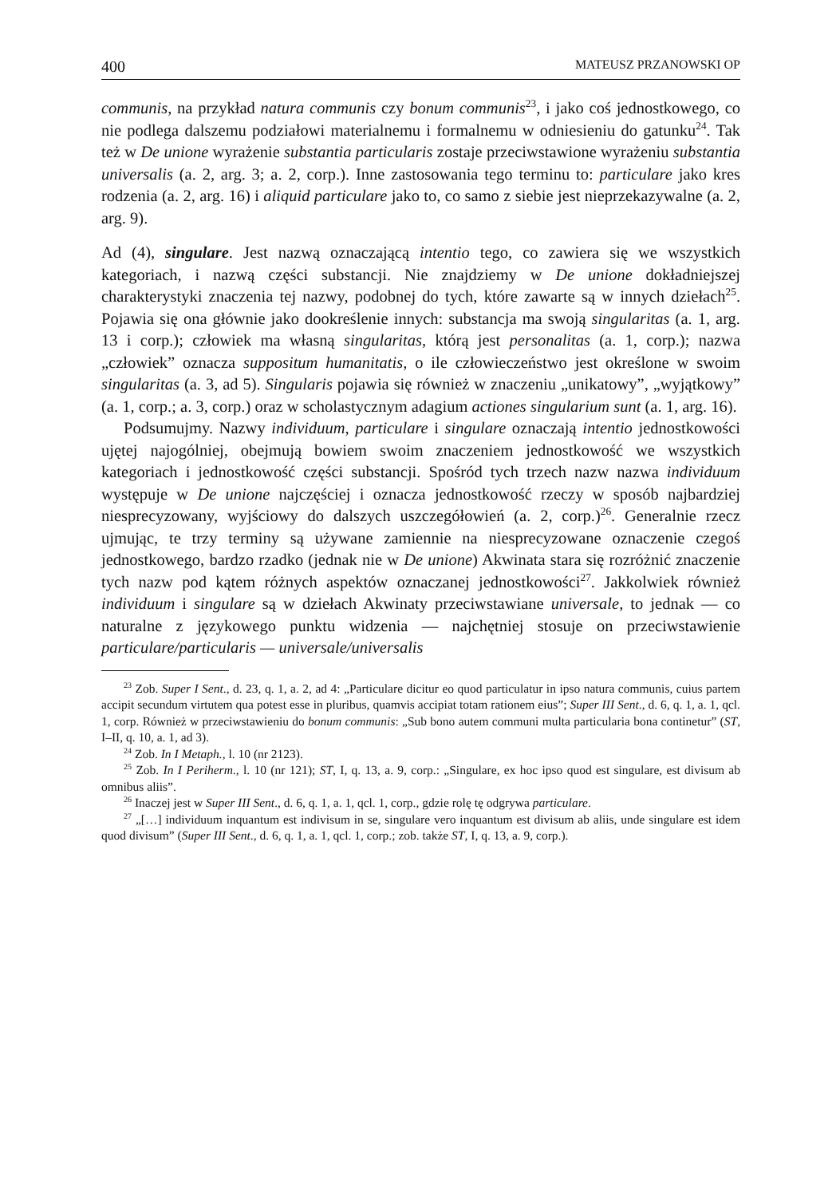400 MATEUSZ PRZANOWSKI OP
communis, na przykład natura communis czy bonum communis<sup>23</sup>, i jako coś jednostkowego, co nie podlega dalszemu podziałowi materialnemu i formalnemu w odniesieniu do gatunku<sup>24</sup>. Tak też w De unione wyrażenie substantia particularis zostaje przeciwstawione wyrażeniu substantia universalis (a. 2, arg. 3; a. 2, corp.). Inne zastosowania tego terminu to: particulare jako kres rodzenia (a. 2, arg. 16) i aliquid particulare jako to, co samo z siebie jest nieprzekazywalne (a. 2, arg. 9).
Ad (4), singulare. Jest nazwą oznaczającą intentio tego, co zawiera się we wszystkich kategoriach, i nazwą części substancji. Nie znajdziemy w De unione dokładniejszej charakterystyki znaczenia tej nazwy, podobnej do tych, które zawarte są w innych dziełach<sup>25</sup>. Pojawia się ona głównie jako dookreślenie innych: substancja ma swoją singularitas (a. 1, arg. 13 i corp.); człowiek ma własną singularitas, którą jest personalitas (a. 1, corp.); nazwa „człowiek” oznacza suppositum humanitatis, o ile człowieczeństwo jest określone w swoim singularitas (a. 3, ad 5). Singularis pojawia się również w znaczeniu „unikatowy”, „wyjątkowy” (a. 1, corp.; a. 3, corp.) oraz w scholastycznym adagium actiones singularium sunt (a. 1, arg. 16).
Podsumujmy. Nazwy individuum, particulare i singulare oznaczają intentio jednostkowości ujętej najogólniej, obejmują bowiem swoim znaczeniem jednostkowość we wszystkich kategoriach i jednostkowość części substancji. Spośród tych trzech nazw nazwa individuum występuje w De unione najczęściej i oznacza jednostkowość rzeczy w sposób najbardziej niesprecyzowany, wyjściowy do dalszych uszczegółowień (a. 2, corp.)<sup>26</sup>. Generalnie rzecz ujmując, te trzy terminy są używane zamiennie na niesprecyzowane oznaczenie czegoś jednostkowego, bardzo rzadko (jednak nie w De unione) Akwinata stara się rozróżnić znaczenie tych nazw pod kątem różnych aspektów oznaczanej jednostkowości<sup>27</sup>. Jakkolwiek również individuum i singulare są w dziełach Akwinaty przeciwstawiane universale, to jednak — co naturalne z językowego punktu widzenia — najchętniej stosuje on przeciwstawienie particulare/particularis — universale/universalis
<sup>23</sup> Zob. Super I Sent., d. 23, q. 1, a. 2, ad 4: „Particulare dicitur eo quod particulatur in ipso natura communis, cuius partem accipit secundum virtutem qua potest esse in pluribus, quamvis accipiat totam rationem eius”; Super III Sent., d. 6, q. 1, a. 1, qcl. 1, corp. Również w przeciwstawieniu do bonum communis: „Sub bono autem communi multa particularia bona continetur” (ST, I–II, q. 10, a. 1, ad 3).
<sup>24</sup> Zob. In I Metaph., l. 10 (nr 2123).
<sup>25</sup> Zob. In I Periherm., l. 10 (nr 121); ST, I, q. 13, a. 9, corp.: „Singulare, ex hoc ipso quod est singulare, est divisum ab omnibus aliis”.
<sup>26</sup> Inaczej jest w Super III Sent., d. 6, q. 1, a. 1, qcl. 1, corp., gdzie rolę tę odgrywa particulare.
<sup>27</sup> „[…] individuum inquantum est indivisum in se, singulare vero inquantum est divisum ab aliis, unde singulare est idem quod divisum” (Super III Sent., d. 6, q. 1, a. 1, qcl. 1, corp.; zob. także ST, I, q. 13, a. 9, corp.).